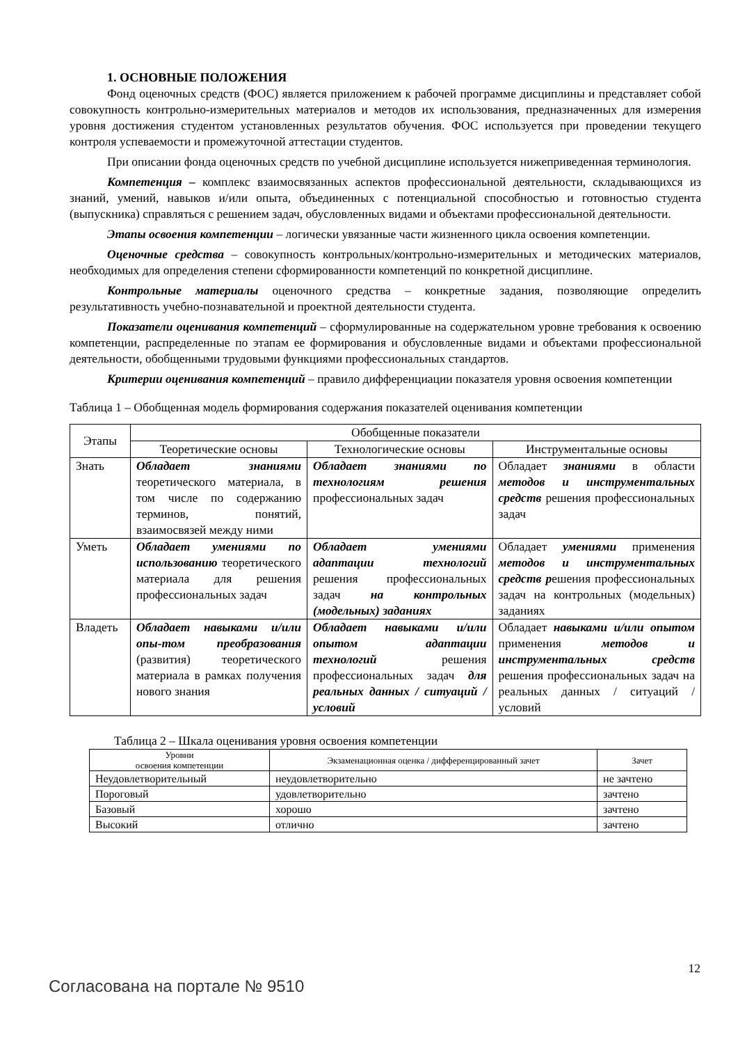1. ОСНОВНЫЕ ПОЛОЖЕНИЯ
Фонд оценочных средств (ФОС) является приложением к рабочей программе дисциплины и представляет собой совокупность контрольно-измерительных материалов и методов их использования, предназначенных для измерения уровня достижения студентом установленных результатов обучения. ФОС используется при проведении текущего контроля успеваемости и промежуточной аттестации студентов.
При описании фонда оценочных средств по учебной дисциплине используется нижеприведенная терминология.
Компетенция – комплекс взаимосвязанных аспектов профессиональной деятельности, складывающихся из знаний, умений, навыков и/или опыта, объединенных с потенциальной способностью и готовностью студента (выпускника) справляться с решением задач, обусловленных видами и объектами профессиональной деятельности.
Этапы освоения компетенции – логически увязанные части жизненного цикла освоения компетенции.
Оценочные средства – совокупность контрольных/контрольно-измерительных и методических материалов, необходимых для определения степени сформированности компетенций по конкретной дисциплине.
Контрольные материалы оценочного средства – конкретные задания, позволяющие определить результативность учебно-познавательной и проектной деятельности студента.
Показатели оценивания компетенций – сформулированные на содержательном уровне требования к освоению компетенции, распределенные по этапам ее формирования и обусловленные видами и объектами профессиональной деятельности, обобщенными трудовыми функциями профессиональных стандартов.
Критерии оценивания компетенций – правило дифференциации показателя уровня освоения компетенции
Таблица 1 – Обобщенная модель формирования содержания показателей оценивания компетенции
| Этапы | Обобщенные показатели | | |
| --- | --- | --- | --- |
| | Теоретические основы | Технологические основы | Инструментальные основы |
| Знать | Обладает знаниями теоретического материала, в том числе по содержанию терминов, понятий, взаимосвязей между ними | Обладает знаниями по технологиям решения профессиональных задач | Обладает знаниями в области методов и инструментальных средств решения профессиональных задач |
| Уметь | Обладает умениями по использованию теоретического материала для решения профессиональных задач | Обладает умениями адаптации технологий решения профессиональных задач на контрольных (модельных) заданиях | Обладает умениями применения методов и инструментальных средств р ешения профессиональных задач на контрольных (модельных) заданиях |
| Владеть | Обладает навыками и/или опы-том преобразования (развития) теоретического материала в рамках получения нового знания | Обладает навыками и/или опытом адаптации технологий решения профессиональных задач для реальных данных / ситуаций / условий | Обладает навыками и/или опытом применения методов и инструментальных средств решения профессиональных задач на реальных данных / ситуаций / условий |
Таблица 2 – Шкала оценивания уровня освоения компетенции
| Уровни освоения компетенции | Экзаменационная оценка / дифференцированный зачет | Зачет |
| --- | --- | --- |
| Неудовлетворительный | неудовлетворительно | не зачтено |
| Пороговый | удовлетворительно | зачтено |
| Базовый | хорошо | зачтено |
| Высокий | отлично | зачтено |
12
Согласована на портале № 9510